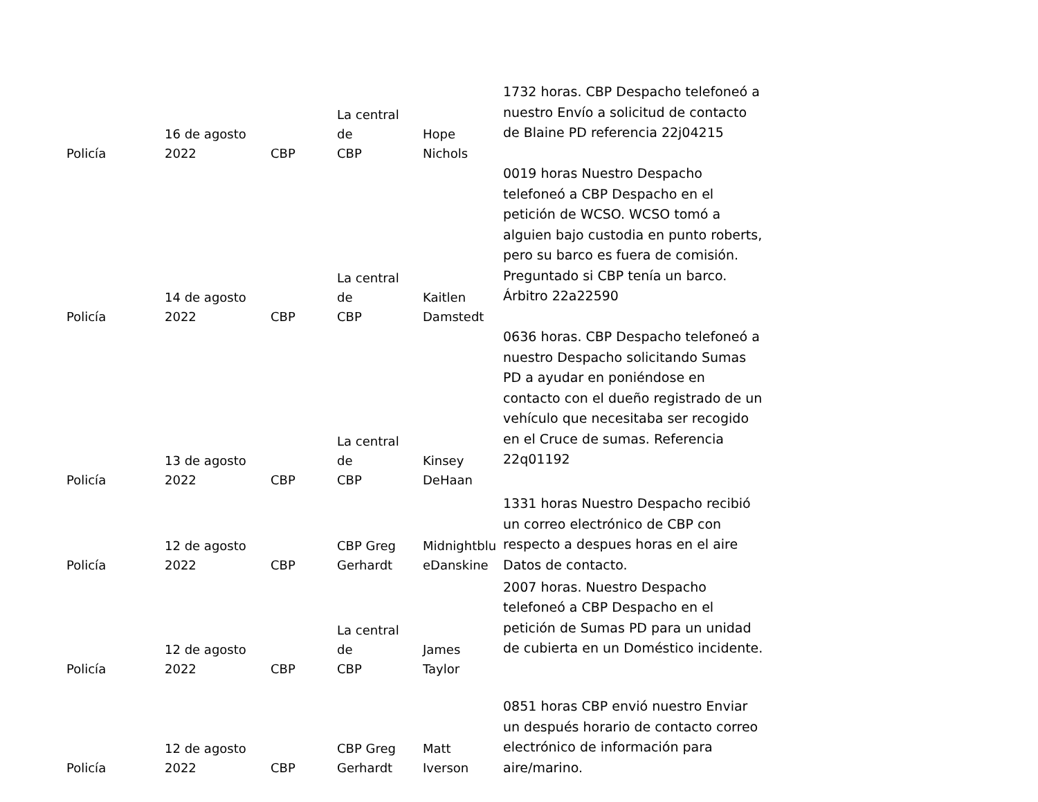| Policía | 16 de agosto 2022 | CBP | La central de CBP | Hope Nichols | 1732 horas. CBP Despacho telefoneó a nuestro Envío a solicitud de contacto de Blaine PD referencia 22j04215 |
| Policía | 14 de agosto 2022 | CBP | La central de CBP | Kaitlen Damstedt | 0019 horas Nuestro Despacho telefoneó a CBP Despacho en el petición de WCSO. WCSO tomó a alguien bajo custodia en punto roberts, pero su barco es fuera de comisión. Preguntado si CBP tenía un barco. Árbitro 22a22590 |
| Policía | 13 de agosto 2022 | CBP | La central de CBP | Kinsey DeHaan | 0636 horas. CBP Despacho telefoneó a nuestro Despacho solicitando Sumas PD a ayudar en poniéndose en contacto con el dueño registrado de un vehículo que necesitaba ser recogido en el Cruce de sumas. Referencia 22q01192 |
| Policía | 12 de agosto 2022 | CBP | CBP Greg Gerhardt | Midnightblu eDanskine | 1331 horas Nuestro Despacho recibió un correo electrónico de CBP con respecto a despues horas en el aire Datos de contacto. |
| Policía | 12 de agosto 2022 | CBP | La central de CBP | James Taylor | 2007 horas. Nuestro Despacho telefoneó a CBP Despacho en el petición de Sumas PD para un unidad de cubierta en un Doméstico incidente. |
| Policía | 12 de agosto 2022 | CBP | CBP Greg Gerhardt | Matt Iverson | 0851 horas CBP envió nuestro Enviar un después horario de contacto correo electrónico de información para aire/marino. |